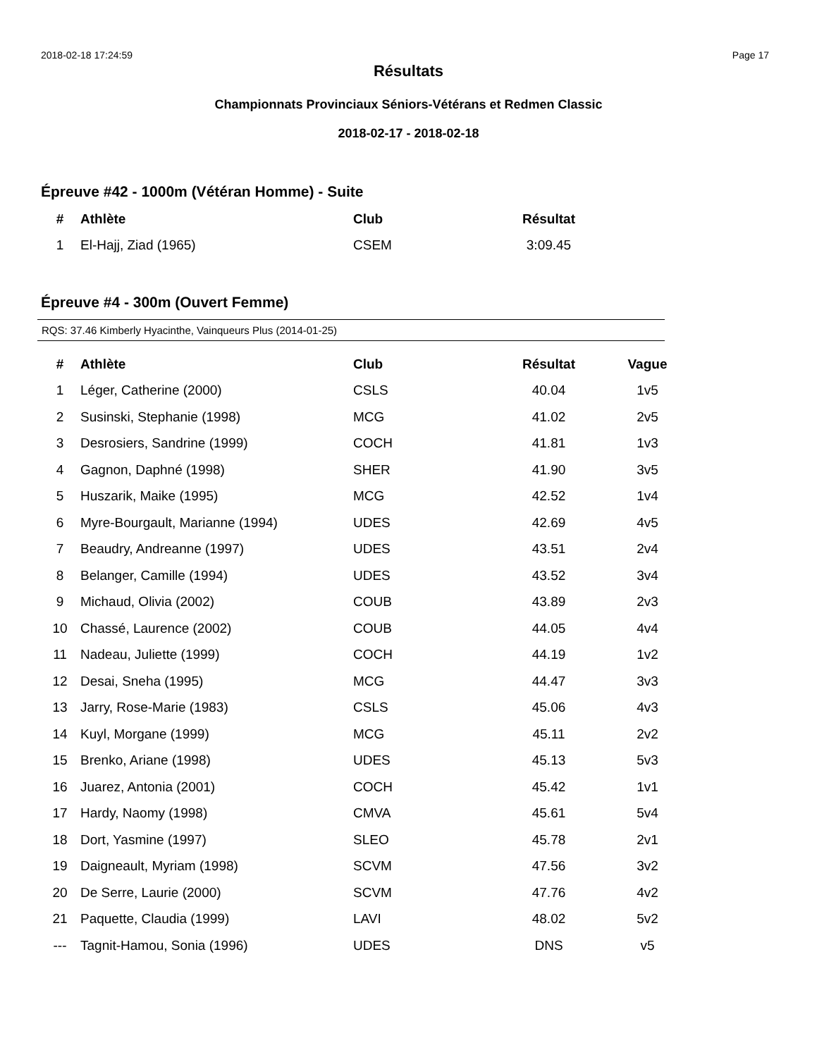2018-02-18 17:24:59 Page 17
Résultats
Championnats Provinciaux Séniors-Vétérans et Redmen Classic
2018-02-17 - 2018-02-18
Épreuve #42 - 1000m (Vétéran Homme) - Suite
| # | Athlète | Club | Résultat |
| --- | --- | --- | --- |
| 1 | El-Hajj, Ziad (1965) | CSEM | 3:09.45 |
Épreuve #4 - 300m (Ouvert Femme)
RQS: 37.46 Kimberly Hyacinthe, Vainqueurs Plus (2014-01-25)
| # | Athlète | Club | Résultat | Vague |
| --- | --- | --- | --- | --- |
| 1 | Léger, Catherine (2000) | CSLS | 40.04 | 1v5 |
| 2 | Susinski, Stephanie (1998) | MCG | 41.02 | 2v5 |
| 3 | Desrosiers, Sandrine (1999) | COCH | 41.81 | 1v3 |
| 4 | Gagnon, Daphné (1998) | SHER | 41.90 | 3v5 |
| 5 | Huszarik, Maike (1995) | MCG | 42.52 | 1v4 |
| 6 | Myre-Bourgault, Marianne (1994) | UDES | 42.69 | 4v5 |
| 7 | Beaudry, Andreanne (1997) | UDES | 43.51 | 2v4 |
| 8 | Belanger, Camille (1994) | UDES | 43.52 | 3v4 |
| 9 | Michaud, Olivia (2002) | COUB | 43.89 | 2v3 |
| 10 | Chassé, Laurence (2002) | COUB | 44.05 | 4v4 |
| 11 | Nadeau, Juliette (1999) | COCH | 44.19 | 1v2 |
| 12 | Desai, Sneha (1995) | MCG | 44.47 | 3v3 |
| 13 | Jarry, Rose-Marie (1983) | CSLS | 45.06 | 4v3 |
| 14 | Kuyl, Morgane (1999) | MCG | 45.11 | 2v2 |
| 15 | Brenko, Ariane (1998) | UDES | 45.13 | 5v3 |
| 16 | Juarez, Antonia (2001) | COCH | 45.42 | 1v1 |
| 17 | Hardy, Naomy (1998) | CMVA | 45.61 | 5v4 |
| 18 | Dort, Yasmine (1997) | SLEO | 45.78 | 2v1 |
| 19 | Daigneault, Myriam (1998) | SCVM | 47.56 | 3v2 |
| 20 | De Serre, Laurie (2000) | SCVM | 47.76 | 4v2 |
| 21 | Paquette, Claudia (1999) | LAVI | 48.02 | 5v2 |
| --- | Tagnit-Hamou, Sonia (1996) | UDES | DNS | v5 |